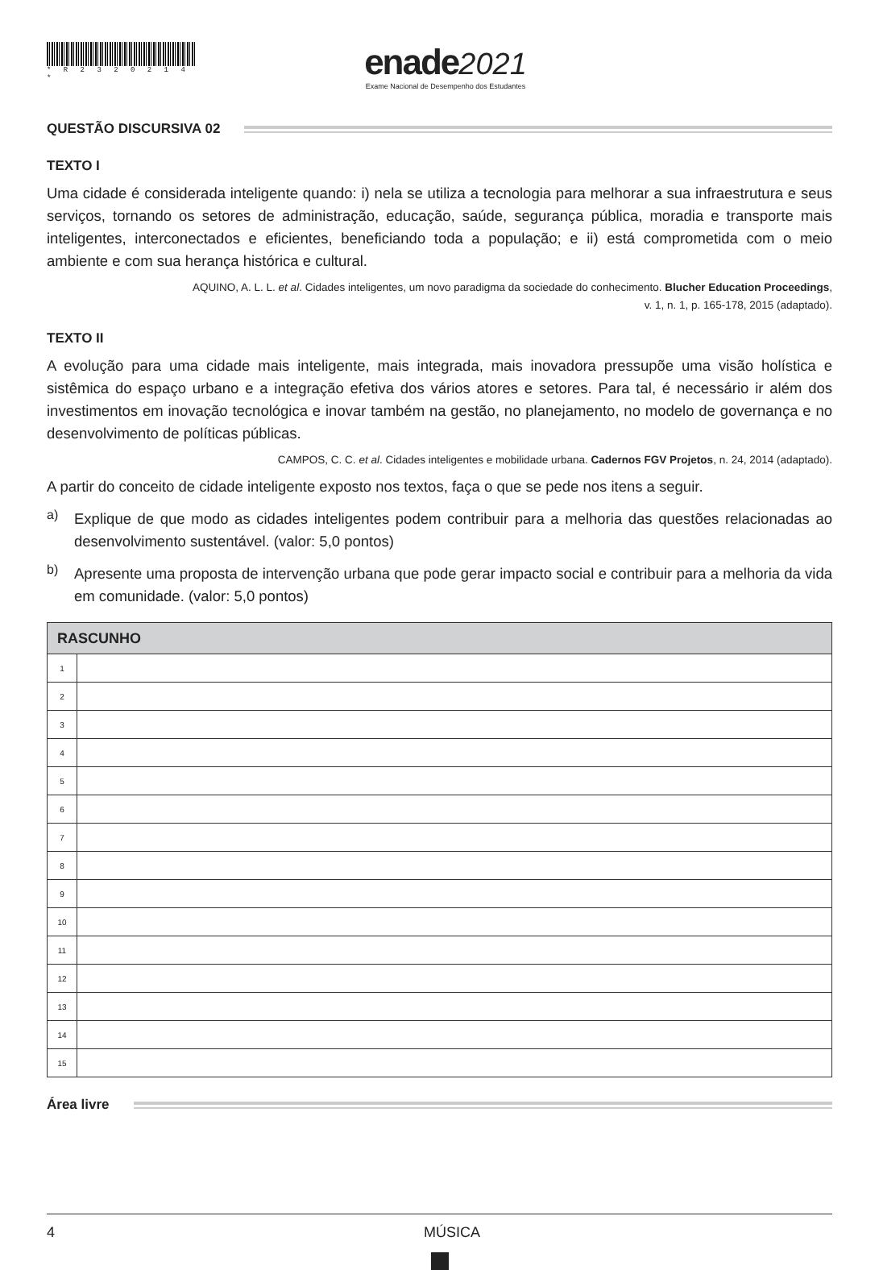* R 2 3 2 0 2 1 4 *
enade 2021
Exame Nacional de Desempenho dos Estudantes
QUESTÃO DISCURSIVA 02
TEXTO I
Uma cidade é considerada inteligente quando: i) nela se utiliza a tecnologia para melhorar a sua infraestrutura e seus serviços, tornando os setores de administração, educação, saúde, segurança pública, moradia e transporte mais inteligentes, interconectados e eficientes, beneficiando toda a população; e ii) está comprometida com o meio ambiente e com sua herança histórica e cultural.
AQUINO, A. L. L. et al. Cidades inteligentes, um novo paradigma da sociedade do conhecimento. Blucher Education Proceedings,
v. 1, n. 1, p. 165-178, 2015 (adaptado).
TEXTO II
A evolução para uma cidade mais inteligente, mais integrada, mais inovadora pressupõe uma visão holística e sistêmica do espaço urbano e a integração efetiva dos vários atores e setores. Para tal, é necessário ir além dos investimentos em inovação tecnológica e inovar também na gestão, no planejamento, no modelo de governança e no desenvolvimento de políticas públicas.
CAMPOS, C. C. et al. Cidades inteligentes e mobilidade urbana. Cadernos FGV Projetos, n. 24, 2014 (adaptado).
A partir do conceito de cidade inteligente exposto nos textos, faça o que se pede nos itens a seguir.
a)
Explique de que modo as cidades inteligentes podem contribuir para a melhoria das questões relacionadas ao desenvolvimento sustentável. (valor: 5,0 pontos)
b)
Apresente uma proposta de intervenção urbana que pode gerar impacto social e contribuir para a melhoria da vida em comunidade. (valor: 5,0 pontos)
| RASCUNHO | |
| --- | --- |
| 1 | |
| 2 | |
| 3 | |
| 4 | |
| 5 | |
| 6 | |
| 7 | |
| 8 | |
| 9 | |
| 10 | |
| 11 | |
| 12 | |
| 13 | |
| 14 | |
| 15 | |
Área livre
4 MÚSICA